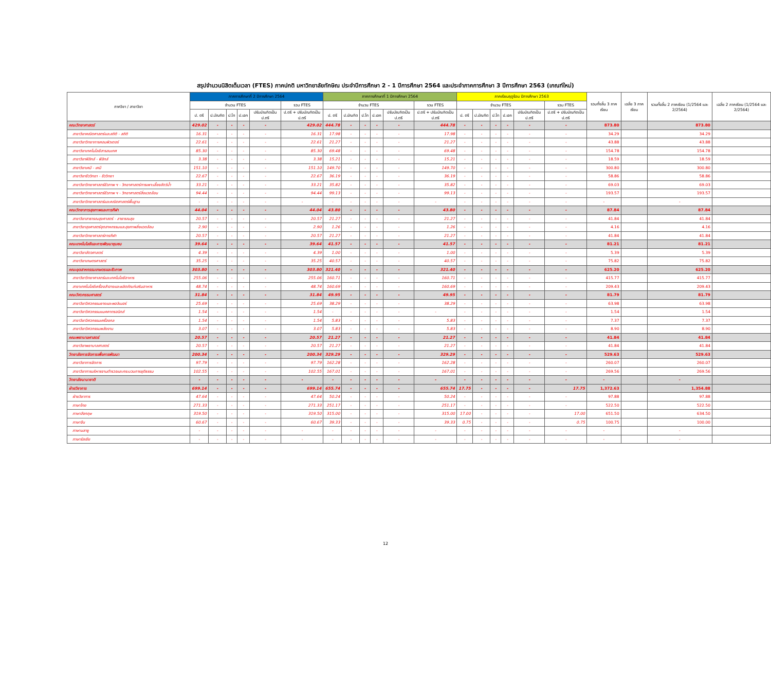สรุปจำนวนนิสิตเต็มเวลา (FTES) ภาคปกติ มหาวิทยาลัยทักษิณ ประจำปีการศึกษา 2 - 1 ปีการศึกษา 2564 และประจำภาคการศึกษา 3 ปีการศึกษา 2563 (เกณฑ์ใหม่)
| ภาควิชา / สาขาวิชา | ภาคการศึกษาที่ 2 ปีการศึกษา 2564 | | | | | | ภาคการศึกษาที่ 1 ปีการศึกษา 2564 | | | | | | ภาคเรียนฤดูร้อน ปีการศึกษา 2563 | | | | | | รวมทั้งสิ้น 3 ภาคเรียน | เฉลี่ย 3 ภาคเรียน | รวมทั้งสิ้น 2 ภาคเรียน (1/2564 และ 2/2564) | เฉลี่ย 2 ภาคเรียน (1/2564 และ 2/2564) |
| --- | --- | --- | --- | --- | --- | --- | --- | --- | --- | --- | --- | --- | --- | --- | --- | --- | --- | --- | --- | --- | --- | --- |
| | จำนวน FTES | | | | | รวม FTES | จำนวน FTES | | | | | รวม FTES | จำนวน FTES | | | | | รวม FTES | | | | |
| | ป. ตรี | ป.บัณฑิต | ป.โท | ป.เอก | ปรับบัณฑิตเป็น ป.ตรี | ป.ตรี + ปรับบัณฑิตเป็น ป.ตรี | ป. ตรี | ป.บัณฑิต | ป.โท | ป.เอก | ปรับบัณฑิตเป็น ป.ตรี | ป.ตรี + ปรับบัณฑิตเป็น ป.ตรี | ป. ตรี | ป.บัณฑิต | ป.โท | ป.เอก | ปรับบัณฑิตเป็น ป.ตรี | ป.ตรี + ปรับบัณฑิตเป็น ป.ตรี | | | | |
| คณะวิทยาศาสตร์ | 429.02 | - | - | - | - | 429.02 | 444.78 | - | - | - | - | 444.78 | - | - | - | - | - | - | 873.80 | | 873.80 | |
| สาขาวิชาคณิตศาสตร์และสถิติ - สถิติ | 16.31 | - | - | - | - | 16.31 | 17.98 | - | - | - | - | 17.98 | - | - | - | - | - | - | 34.29 | | 34.29 | |
| สาขาวิชาวิทยาการคอมพิวเตอร์ | 22.61 | - | - | - | - | 22.61 | 21.27 | - | - | - | - | 21.27 | - | - | - | - | - | - | 43.88 | | 43.88 | |
| สาขาวิชาเทคโนโลยีสารสนเทศ | 85.30 | - | - | - | - | 85.30 | 69.48 | - | - | - | - | 69.48 | - | - | - | - | - | - | 154.78 | | 154.78 | |
| สาขาวิชาฟิสิกส์ - ฟิสิกส์ | 3.38 | - | - | - | - | 3.38 | 15.21 | - | - | - | - | 15.21 | - | - | - | - | - | - | 18.59 | | 18.59 | |
| สาขาวิชาเคมี - เคมี | 151.10 | - | - | - | - | 151.10 | 149.70 | - | - | - | - | 149.70 | - | - | - | - | - | - | 300.80 | | 300.80 | |
| สาขาวิชาชีววิทยา - ชีววิทยา | 22.67 | - | - | - | - | 22.67 | 36.19 | - | - | - | - | 36.19 | - | - | - | - | - | - | 58.86 | | 58.86 | |
| สาขาวิชาวิทยาศาสตร์ชีวภาพ ฯ - วิทยาศาสตร์การเพาะเลี้ยงสัตว์น้ำ | 33.21 | - | - | - | - | 33.21 | 35.82 | - | - | - | - | 35.82 | - | - | - | - | - | - | 69.03 | | 69.03 | |
| สาขาวิชาวิทยาศาสตร์ชีวภาพ ฯ - วิทยาศาสตร์สิ่งแวดล้อม | 94.44 | - | - | - | - | 94.44 | 99.13 | - | - | - | - | 99.13 | - | - | - | - | - | - | 193.57 | | 193.57 | |
| สาขาวิชาวิทยาศาสตร์และคณิตศาสตร์พื้นฐาน | - | - | - | - | - | - | - | - | - | - | - | - | - | - | - | - | - | - | - | | - | |
| คณะวิทยาการสุขภาพและการกีฬา | 44.04 | - | - | - | - | 44.04 | 43.80 | - | - | - | - | 43.80 | - | - | - | - | - | - | 87.84 | | 87.84 | |
| สาขาวิชาสาธารณสุขศาสตร์ - สาธารณสุข | 20.57 | - | - | - | - | 20.57 | 21.27 | - | - | - | - | 21.27 | - | - | - | - | - | - | 41.84 | | 41.84 | |
| สาขาวิชาสุขศาสตร์อุตสาหกรรมและสุขภาพสิ่งแวดล้อม | 2.90 | - | - | - | - | 2.90 | 1.26 | - | - | - | - | 1.26 | - | - | - | - | - | - | 4.16 | | 4.16 | |
| สาขาวิชาวิทยาศาสตร์การกีฬา | 20.57 | - | - | - | - | 20.57 | 21.27 | - | - | - | - | 21.27 | - | - | - | - | - | - | 41.84 | | 41.84 | |
| คณะเทคโนโลยีและการพัฒนาชุมชน | 39.64 | - | - | - | - | 39.64 | 41.57 | - | - | - | - | 41.57 | - | - | - | - | - | - | 81.21 | | 81.21 | |
| สาขาวิชาสัตวศาสตร์ | 4.39 | - | - | - | - | 4.39 | 1.00 | - | - | - | - | 1.00 | - | - | - | - | - | - | 5.39 | | 5.39 | |
| สาขาวิชาเกษตรศาสตร์ | 35.25 | - | - | - | - | 35.25 | 40.57 | - | - | - | - | 40.57 | - | - | - | - | - | - | 75.82 | | 75.82 | |
| คณะอุตสาหกรรมเกษตรและชีวภาพ | 303.80 | - | - | - | - | 303.80 | 321.40 | - | - | - | - | 321.40 | - | - | - | - | - | - | 625.20 | | 625.20 | |
| สาขาวิชาวิทยาศาสตร์และเทคโนโลยีอาหาร | 255.06 | - | - | - | - | 255.06 | 160.71 | - | - | - | - | 160.71 | - | - | - | - | - | - | 415.77 | | 415.77 | |
| สาขาเทคโนโลยีเครื่องสำอางและผลิตภัณฑ์เสริมอาหาร | 48.74 | - | - | - | - | 48.74 | 160.69 | - | - | - | - | 160.69 | - | - | - | - | - | - | 209.43 | | 209.43 | |
| คณะวิศวกรรมศาสตร์ | 31.84 | - | - | - | - | 31.84 | 49.95 | - | - | - | - | 49.95 | - | - | - | - | - | - | 81.79 | | 81.79 | |
| สาขาวิชาวิศวกรรมยางและพอลิเมอร์ | 25.69 | - | - | - | - | 25.69 | 38.29 | - | - | - | - | 38.29 | - | - | - | - | - | - | 63.98 | | 63.98 | |
| สาขาวิชาวิศวกรรมแมคคาทรอนิกส์ | 1.54 | - | - | - | - | 1.54 | - | - | - | - | - | - | - | - | - | - | - | - | 1.54 | | 1.54 | |
| สาขาวิชาวิศวกรรมเครื่องกล | 1.54 | - | - | - | - | 1.54 | 5.83 | - | - | - | - | 5.83 | - | - | - | - | - | - | 7.37 | | 7.37 | |
| สาขาวิชาวิศวกรรมพลังงาน | 3.07 | - | - | - | - | 3.07 | 5.83 | - | - | - | - | 5.83 | - | - | - | - | - | - | 8.90 | | 8.90 | |
| คณะพยาบาลศาสตร์ | 20.57 | - | - | - | - | 20.57 | 21.27 | - | - | - | - | 21.27 | - | - | - | - | - | - | 41.84 | | 41.84 | |
| สาขาวิชาพยาบาลศาสตร์ | 20.57 | - | - | - | - | 20.57 | 21.27 | - | - | - | - | 21.27 | - | - | - | - | - | - | 41.84 | | 41.84 | |
| วิทยาลัยการจัดการเพื่อการพัฒนา | 200.34 | - | - | - | - | 200.34 | 329.29 | - | - | - | - | 329.29 | - | - | - | - | - | - | 529.63 | | 529.63 | |
| สาขาวิชาการจัดการ | 97.79 | - | - | - | - | 97.79 | 162.28 | - | - | - | - | 162.28 | - | - | - | - | - | - | 260.07 | | 260.07 | |
| สาขาวิชาการบริหารงานตำรวจและกระบวนการยุติธรรม | 102.55 | - | - | - | - | 102.55 | 167.01 | - | - | - | - | 167.01 | - | - | - | - | - | - | 269.56 | | 269.56 | |
| วิทยาลัยนานาชาติ | - | - | - | - | - | - | - | - | - | - | - | - | - | - | - | - | - | - | - | | - | |
| ฝ่ายวิชาการ | 699.14 | - | - | - | - | 699.14 | 655.74 | - | - | - | - | 655.74 | 17.75 | - | - | - | - | 17.75 | 1,372.63 | | 1,354.88 | |
| ฝ่ายวิชาการ | 47.64 | - | - | - | - | 47.64 | 50.24 | - | - | - | - | 50.24 | - | - | - | - | - | - | 97.88 | | 97.88 | |
| ภาษาไทย | 271.33 | - | - | - | - | 271.33 | 251.17 | - | - | - | - | 251.17 | - | - | - | - | - | - | 522.50 | | 522.50 | |
| ภาษาอังกฤษ | 319.50 | - | - | - | - | 319.50 | 315.00 | - | - | - | - | 315.00 | 17.00 | - | - | - | - | 17.00 | 651.50 | | 634.50 | |
| ภาษาจีน | 60.67 | - | - | - | - | 60.67 | 39.33 | - | - | - | - | 39.33 | 0.75 | - | - | - | - | 0.75 | 100.75 | | 100.00 | |
| ภาษามลายู | - | - | - | - | - | - | - | - | - | - | - | - | - | - | - | - | - | - | - | | - | |
| ภาษารัสเซีย | - | - | - | - | - | - | - | - | - | - | - | - | - | - | - | - | - | - | - | | - | |
12